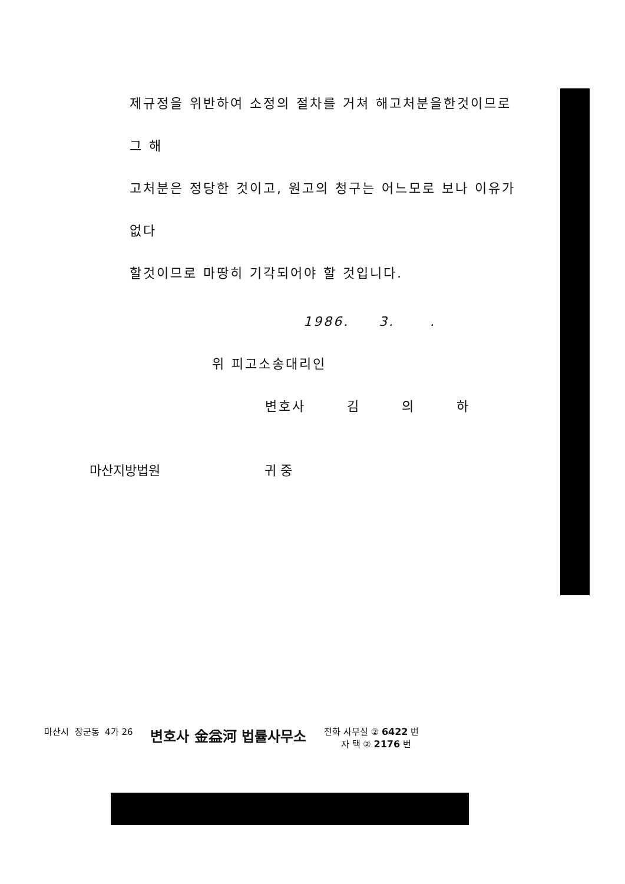제규정을 위반하여 소정의 절차를 거쳐 해고처분을한것이므로 그 해
고처분은 정당한 것이고, 원고의 청구는 어느모로 보나 이유가 없다
할것이므로 마땅히 기각되어야 할 것입니다.
1986. 3. .
위 피고소송대리인
변호사 김 의 하
마산지방법원 귀 중
마산시 장군동 4가 26
변호사 金益河 법률사무소
전화 사무실 ② 6422 번
자 택 ② 2176 번